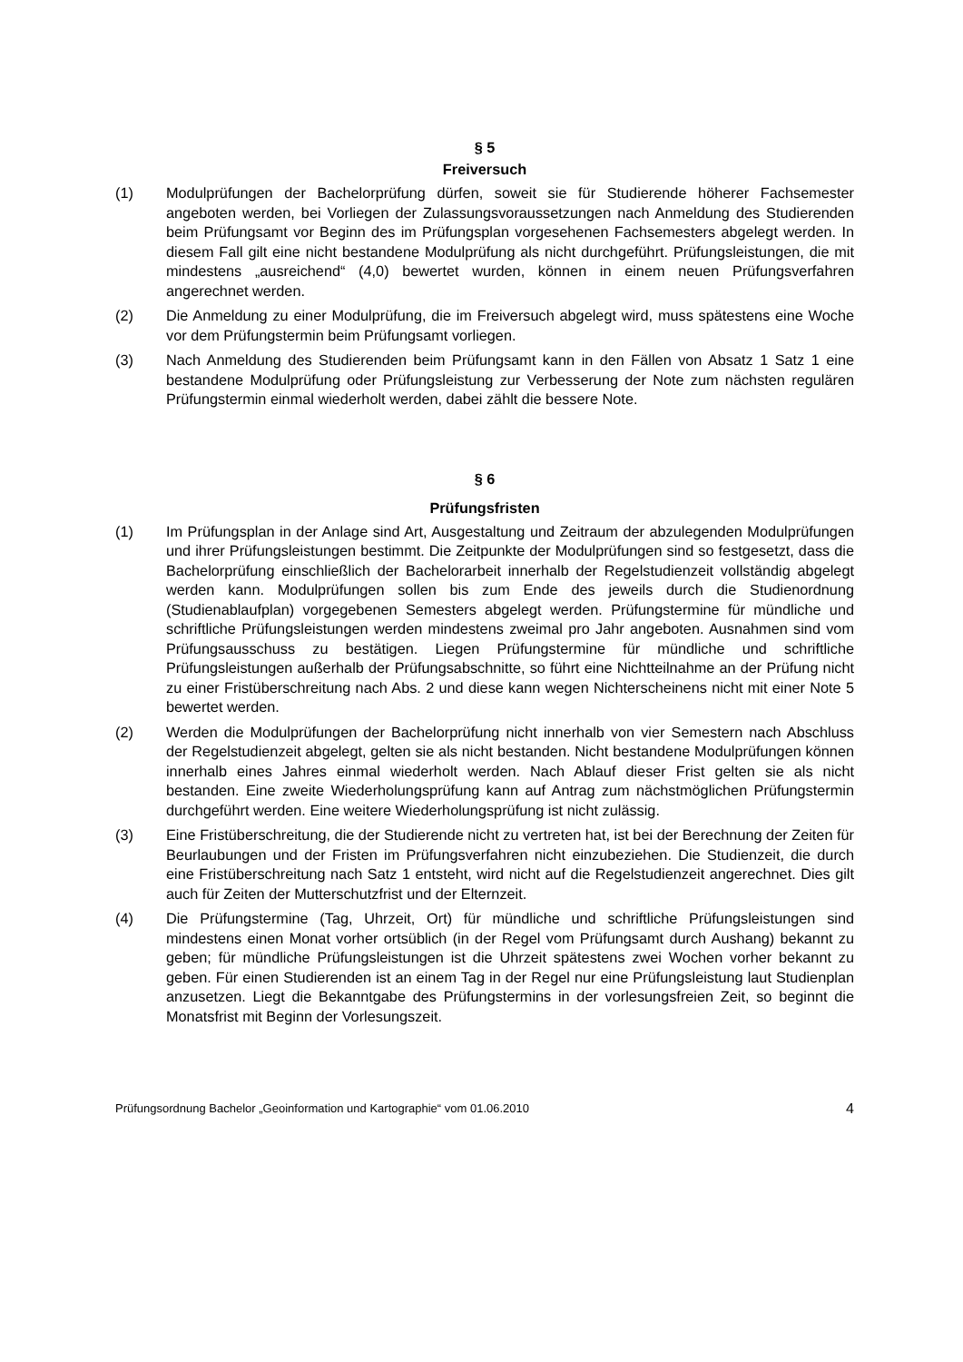§ 5
Freiversuch
(1) Modulprüfungen der Bachelorprüfung dürfen, soweit sie für Studierende höherer Fachsemester angeboten werden, bei Vorliegen der Zulassungsvoraussetzungen nach Anmeldung des Studierenden beim Prüfungsamt vor Beginn des im Prüfungsplan vorgesehenen Fachsemesters abgelegt werden. In diesem Fall gilt eine nicht bestandene Modulprüfung als nicht durchgeführt. Prüfungsleistungen, die mit mindestens „ausreichend“ (4,0) bewertet wurden, können in einem neuen Prüfungsverfahren angerechnet werden.
(2) Die Anmeldung zu einer Modulprüfung, die im Freiversuch abgelegt wird, muss spätestens eine Woche vor dem Prüfungstermin beim Prüfungsamt vorliegen.
(3) Nach Anmeldung des Studierenden beim Prüfungsamt kann in den Fällen von Absatz 1 Satz 1 eine bestandene Modulprüfung oder Prüfungsleistung zur Verbesserung der Note zum nächsten regulären Prüfungstermin einmal wiederholt werden, dabei zählt die bessere Note.
§ 6
Prüfungsfristen
(1) Im Prüfungsplan in der Anlage sind Art, Ausgestaltung und Zeitraum der abzulegenden Modulprüfungen und ihrer Prüfungsleistungen bestimmt. Die Zeitpunkte der Modulprüfungen sind so festgesetzt, dass die Bachelorprüfung einschließlich der Bachelorarbeit innerhalb der Regelstudienzeit vollständig abgelegt werden kann. Modulprüfungen sollen bis zum Ende des jeweils durch die Studienordnung (Studienablaufplan) vorgegebenen Semesters abgelegt werden. Prüfungstermine für mündliche und schriftliche Prüfungsleistungen werden mindestens zweimal pro Jahr angeboten. Ausnahmen sind vom Prüfungsausschuss zu bestätigen. Liegen Prüfungstermine für mündliche und schriftliche Prüfungsleistungen außerhalb der Prüfungsabschnitte, so führt eine Nichtteilnahme an der Prüfung nicht zu einer Fristüberschreitung nach Abs. 2 und diese kann wegen Nichterscheinens nicht mit einer Note 5 bewertet werden.
(2) Werden die Modulprüfungen der Bachelorprüfung nicht innerhalb von vier Semestern nach Abschluss der Regelstudienzeit abgelegt, gelten sie als nicht bestanden. Nicht bestandene Modulprüfungen können innerhalb eines Jahres einmal wiederholt werden. Nach Ablauf dieser Frist gelten sie als nicht bestanden. Eine zweite Wiederholungsprüfung kann auf Antrag zum nächstmöglichen Prüfungstermin durchgeführt werden. Eine weitere Wiederholungsprüfung ist nicht zulässig.
(3) Eine Fristüberschreitung, die der Studierende nicht zu vertreten hat, ist bei der Berechnung der Zeiten für Beurlaubungen und der Fristen im Prüfungsverfahren nicht einzubeziehen. Die Studienzeit, die durch eine Fristüberschreitung nach Satz 1 entsteht, wird nicht auf die Regelstudienzeit angerechnet. Dies gilt auch für Zeiten der Mutterschutzfrist und der Elternzeit.
(4) Die Prüfungstermine (Tag, Uhrzeit, Ort) für mündliche und schriftliche Prüfungsleistungen sind mindestens einen Monat vorher ortsüblich (in der Regel vom Prüfungsamt durch Aushang) bekannt zu geben; für mündliche Prüfungsleistungen ist die Uhrzeit spätestens zwei Wochen vorher bekannt zu geben. Für einen Studierenden ist an einem Tag in der Regel nur eine Prüfungsleistung laut Studienplan anzusetzen. Liegt die Bekanntgabe des Prüfungstermins in der vorlesungsfreien Zeit, so beginnt die Monatsfrist mit Beginn der Vorlesungszeit.
Prüfungsordnung Bachelor „Geoinformation und Kartographie“ vom 01.06.2010 4